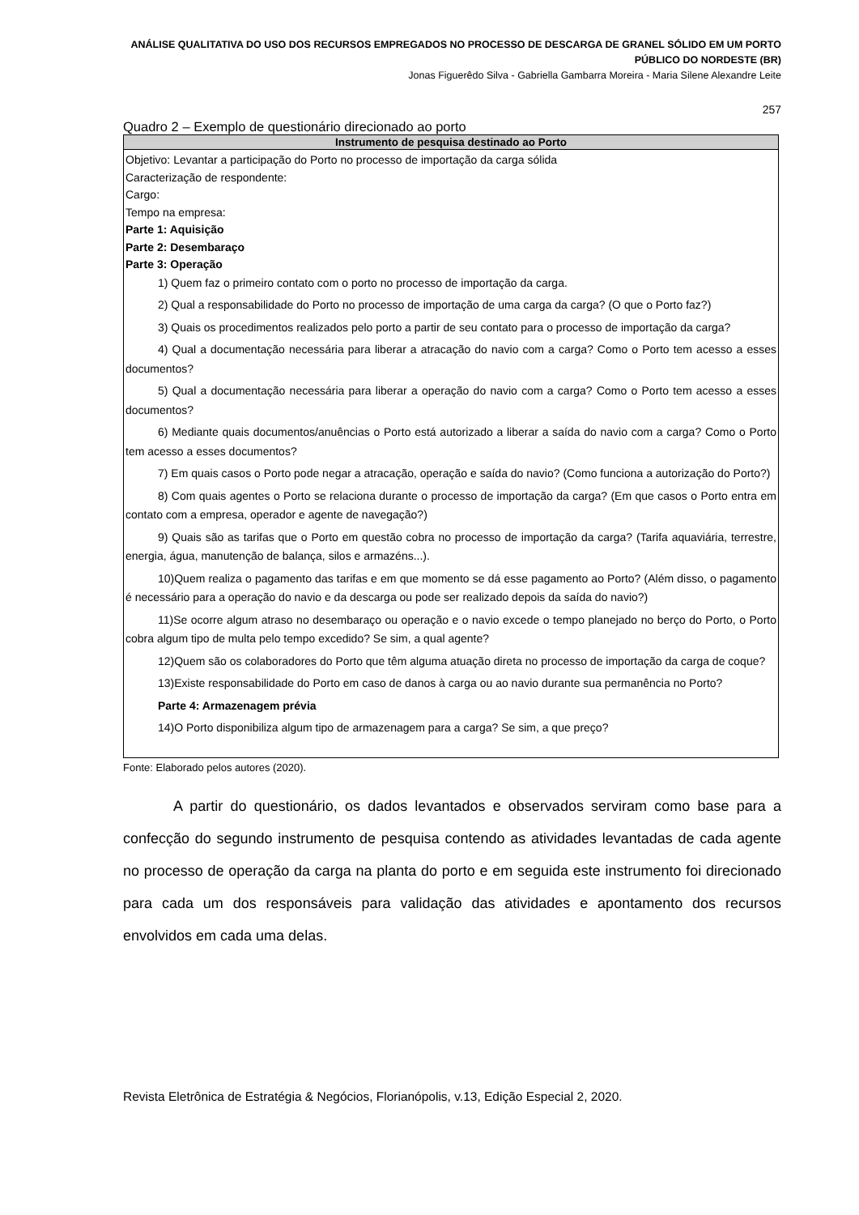ANÁLISE QUALITATIVA DO USO DOS RECURSOS EMPREGADOS NO PROCESSO DE DESCARGA DE GRANEL SÓLIDO EM UM PORTO PÚBLICO DO NORDESTE (BR)
Jonas Figuerêdo Silva - Gabriella Gambarra Moreira - Maria Silene Alexandre Leite
257
Quadro 2 – Exemplo de questionário direcionado ao porto
| Instrumento de pesquisa destinado ao Porto |
| --- |
| Objetivo: Levantar a participação do Porto no processo de importação da carga sólida Caracterização de respondente: Cargo: Tempo na empresa: Parte 1: Aquisição Parte 2: Desembaraço Parte 3: Operação 1) Quem faz o primeiro contato com o porto no processo de importação da carga. 2) Qual a responsabilidade do Porto no processo de importação de uma carga da carga? (O que o Porto faz?) 3) Quais os procedimentos realizados pelo porto a partir de seu contato para o processo de importação da carga? 4) Qual a documentação necessária para liberar a atracação do navio com a carga? Como o Porto tem acesso a esses documentos? 5) Qual a documentação necessária para liberar a operação do navio com a carga? Como o Porto tem acesso a esses documentos? 6) Mediante quais documentos/anuências o Porto está autorizado a liberar a saída do navio com a carga? Como o Porto tem acesso a esses documentos? 7) Em quais casos o Porto pode negar a atracação, operação e saída do navio? (Como funciona a autorização do Porto?) 8) Com quais agentes o Porto se relaciona durante o processo de importação da carga? (Em que casos o Porto entra em contato com a empresa, operador e agente de navegação?) 9) Quais são as tarifas que o Porto em questão cobra no processo de importação da carga? (Tarifa aquaviária, terrestre, energia, água, manutenção de balança, silos e armazéns...). 10)Quem realiza o pagamento das tarifas e em que momento se dá esse pagamento ao Porto? (Além disso, o pagamento é necessário para a operação do navio e da descarga ou pode ser realizado depois da saída do navio?) 11)Se ocorre algum atraso no desembaraço ou operação e o navio excede o tempo planejado no berço do Porto, o Porto cobra algum tipo de multa pelo tempo excedido? Se sim, a qual agente? 12)Quem são os colaboradores do Porto que têm alguma atuação direta no processo de importação da carga de coque? 13)Existe responsabilidade do Porto em caso de danos à carga ou ao navio durante sua permanência no Porto? Parte 4: Armazenagem prévia 14)O Porto disponibiliza algum tipo de armazenagem para a carga? Se sim, a que preço? |
Fonte: Elaborado pelos autores (2020).
A partir do questionário, os dados levantados e observados serviram como base para a confecção do segundo instrumento de pesquisa contendo as atividades levantadas de cada agente no processo de operação da carga na planta do porto e em seguida este instrumento foi direcionado para cada um dos responsáveis para validação das atividades e apontamento dos recursos envolvidos em cada uma delas.
Revista Eletrônica de Estratégia & Negócios, Florianópolis, v.13, Edição Especial 2, 2020.